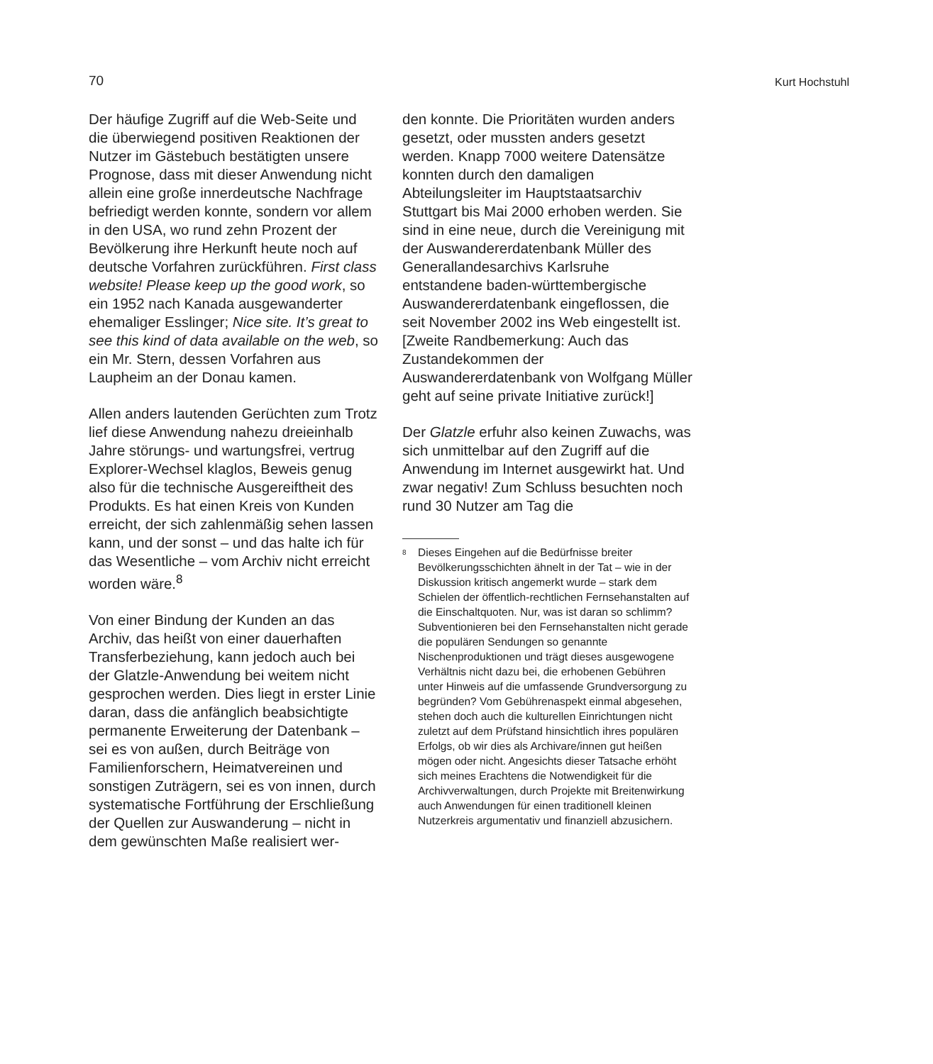70 Kurt Hochstuhl
Der häufige Zugriff auf die Web-Seite und die überwiegend positiven Reaktionen der Nutzer im Gästebuch bestätigten unsere Prognose, dass mit dieser Anwendung nicht allein eine große innerdeutsche Nachfrage befriedigt werden konnte, sondern vor allem in den USA, wo rund zehn Prozent der Bevölkerung ihre Herkunft heute noch auf deutsche Vorfahren zurückführen. First class website! Please keep up the good work, so ein 1952 nach Kanada ausgewanderter ehemaliger Esslinger; Nice site. It’s great to see this kind of data available on the web, so ein Mr. Stern, dessen Vorfahren aus Laupheim an der Donau kamen.
Allen anders lautenden Gerüchten zum Trotz lief diese Anwendung nahezu dreieinhalb Jahre störungs- und wartungsfrei, vertrug Explorer-Wechsel klaglos, Beweis genug also für die technische Ausgereiftheit des Produkts. Es hat einen Kreis von Kunden erreicht, der sich zahlenmäßig sehen lassen kann, und der sonst – und das halte ich für das Wesentliche – vom Archiv nicht erreicht worden wäre.<sup>8</sup>
Von einer Bindung der Kunden an das Archiv, das heißt von einer dauerhaften Transferbeziehung, kann jedoch auch bei der Glatzle-Anwendung bei weitem nicht gesprochen werden. Dies liegt in erster Linie daran, dass die anfänglich beabsichtigte permanente Erweiterung der Datenbank – sei es von außen, durch Beiträge von Familienforschern, Heimatvereinen und sonstigen Zuträgern, sei es von innen, durch systematische Fortführung der Erschließung der Quellen zur Auswanderung – nicht in dem gewünschten Maße realisiert wer-
den konnte. Die Prioritäten wurden anders gesetzt, oder mussten anders gesetzt werden. Knapp 7000 weitere Datensätze konnten durch den damaligen Abteilungsleiter im Hauptstaatsarchiv Stuttgart bis Mai 2000 erhoben werden. Sie sind in eine neue, durch die Vereinigung mit der Auswandererdatenbank Müller des Generallandesarchivs Karlsruhe entstandene baden-württembergische Auswandererdatenbank eingeflossen, die seit November 2002 ins Web eingestellt ist. [Zweite Randbemerkung: Auch das Zustandekommen der Auswandererdatenbank von Wolfgang Müller geht auf seine private Initiative zurück!]
Der Glatzle erfuhr also keinen Zuwachs, was sich unmittelbar auf den Zugriff auf die Anwendung im Internet ausgewirkt hat. Und zwar negativ! Zum Schluss besuchten noch rund 30 Nutzer am Tag die
<sup>8</sup> Dieses Eingehen auf die Bedürfnisse breiter Bevölkerungsschichten ähnelt in der Tat – wie in der Diskussion kritisch angemerkt wurde – stark dem Schielen der öffentlich-rechtlichen Fernsehanstalten auf die Einschaltquoten. Nur, was ist daran so schlimm? Subventionieren bei den Fernsehanstalten nicht gerade die populären Sendungen so genannte Nischenproduktionen und trägt dieses ausgewogene Verhältnis nicht dazu bei, die erhobenen Gebühren unter Hinweis auf die umfassende Grundversorgung zu begründen? Vom Gebührenaspekt einmal abgesehen, stehen doch auch die kulturellen Einrichtungen nicht zuletzt auf dem Prüfstand hinsichtlich ihres populären Erfolgs, ob wir dies als Archivare/innen gut heißen mögen oder nicht. Angesichts dieser Tatsache erhöht sich meines Erachtens die Notwendigkeit für die Archivverwaltungen, durch Projekte mit Breitenwirkung auch Anwendungen für einen traditionell kleinen Nutzerkreis argumentativ und finanziell abzusichern.